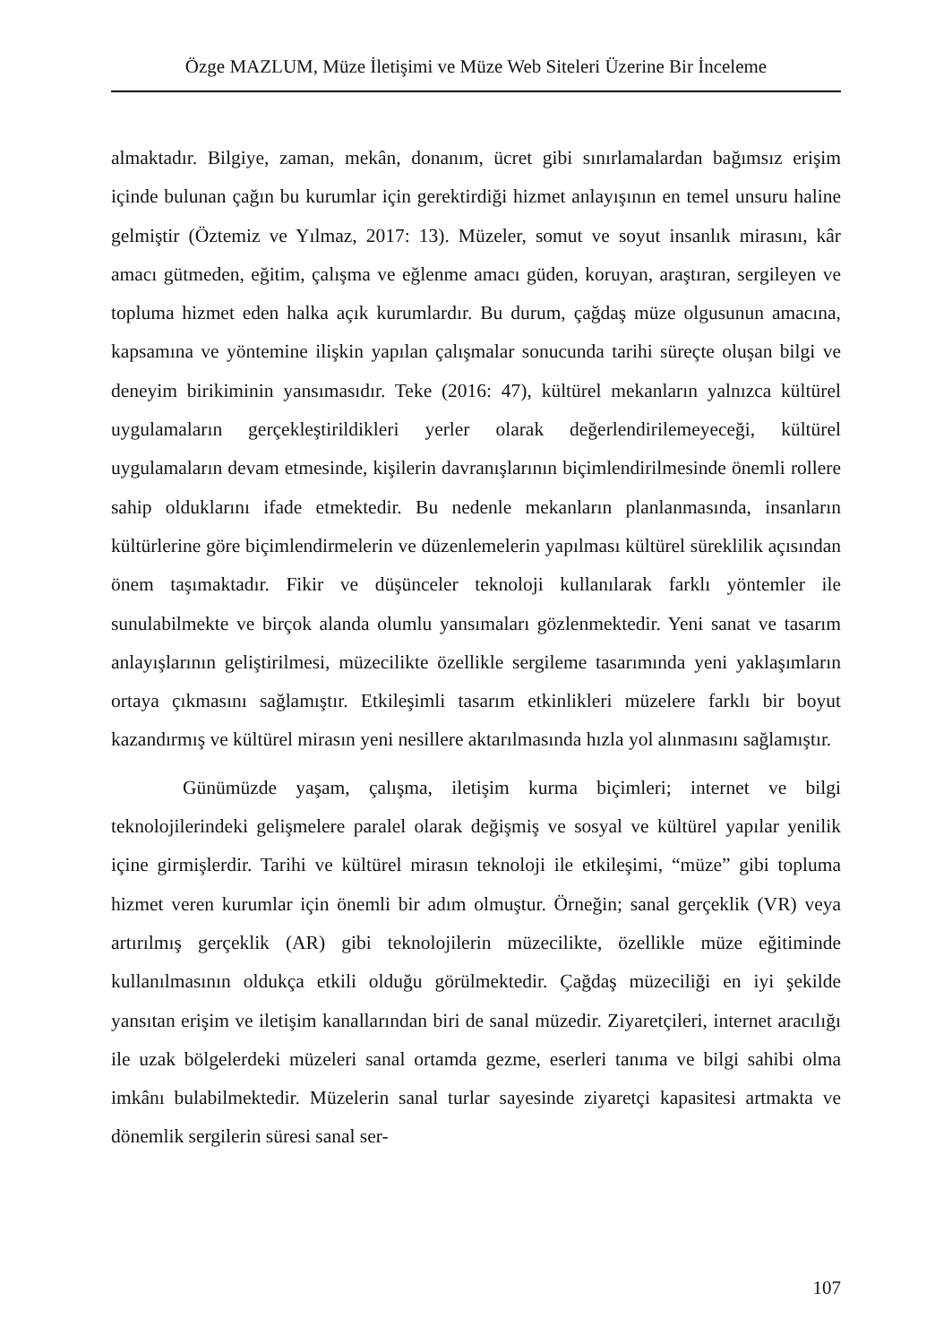Özge MAZLUM, Müze İletişimi ve Müze Web Siteleri Üzerine Bir İnceleme
almaktadır. Bilgiye, zaman, mekân, donanım, ücret gibi sınırlamalardan bağımsız erişim içinde bulunan çağın bu kurumlar için gerektirdiği hizmet anlayışının en temel unsuru haline gelmiştir (Öztemiz ve Yılmaz, 2017: 13). Müzeler, somut ve soyut insanlık mirasını, kâr amacı gütmeden, eğitim, çalışma ve eğlenme amacı güden, koruyan, araştıran, sergileyen ve topluma hizmet eden halka açık kurumlardır. Bu durum, çağdaş müze olgusunun amacına, kapsamına ve yöntemine ilişkin yapılan çalışmalar sonucunda tarihi süreçte oluşan bilgi ve deneyim birikiminin yansımasıdır. Teke (2016: 47), kültürel mekanların yalnızca kültürel uygulamaların gerçekleştirildikleri yerler olarak değerlendirilemeyeceği, kültürel uygulamaların devam etmesinde, kişilerin davranışlarının biçimlendirilmesinde önemli rollere sahip olduklarını ifade etmektedir. Bu nedenle mekanların planlanmasında, insanların kültürlerine göre biçimlendirmelerin ve düzenlemelerin yapılması kültürel süreklilik açısından önem taşımaktadır. Fikir ve düşünceler teknoloji kullanılarak farklı yöntemler ile sunulabilmekte ve birçok alanda olumlu yansımaları gözlenmektedir. Yeni sanat ve tasarım anlayışlarının geliştirilmesi, müzecilikte özellikle sergileme tasarımında yeni yaklaşımların ortaya çıkmasını sağlamıştır. Etkileşimli tasarım etkinlikleri müzelere farklı bir boyut kazandırmış ve kültürel mirasın yeni nesillere aktarılmasında hızla yol alınmasını sağlamıştır.
Günümüzde yaşam, çalışma, iletişim kurma biçimleri; internet ve bilgi teknolojilerindeki gelişmelere paralel olarak değişmiş ve sosyal ve kültürel yapılar yenilik içine girmişlerdir. Tarihi ve kültürel mirasın teknoloji ile etkileşimi, “müze” gibi topluma hizmet veren kurumlar için önemli bir adım olmuştur. Örneğin; sanal gerçeklik (VR) veya artırılmış gerçeklik (AR) gibi teknolojilerin müzecilikte, özellikle müze eğitiminde kullanılmasının oldukça etkili olduğu görülmektedir. Çağdaş müzeciliği en iyi şekilde yansıtan erişim ve iletişim kanallarından biri de sanal müzedir. Ziyaretçileri, internet aracılığı ile uzak bölgelerdeki müzeleri sanal ortamda gezme, eserleri tanıma ve bilgi sahibi olma imkânı bulabilmektedir. Müzelerin sanal turlar sayesinde ziyaretçi kapasitesi artmakta ve dönemlik sergilerin süresi sanal ser-
107